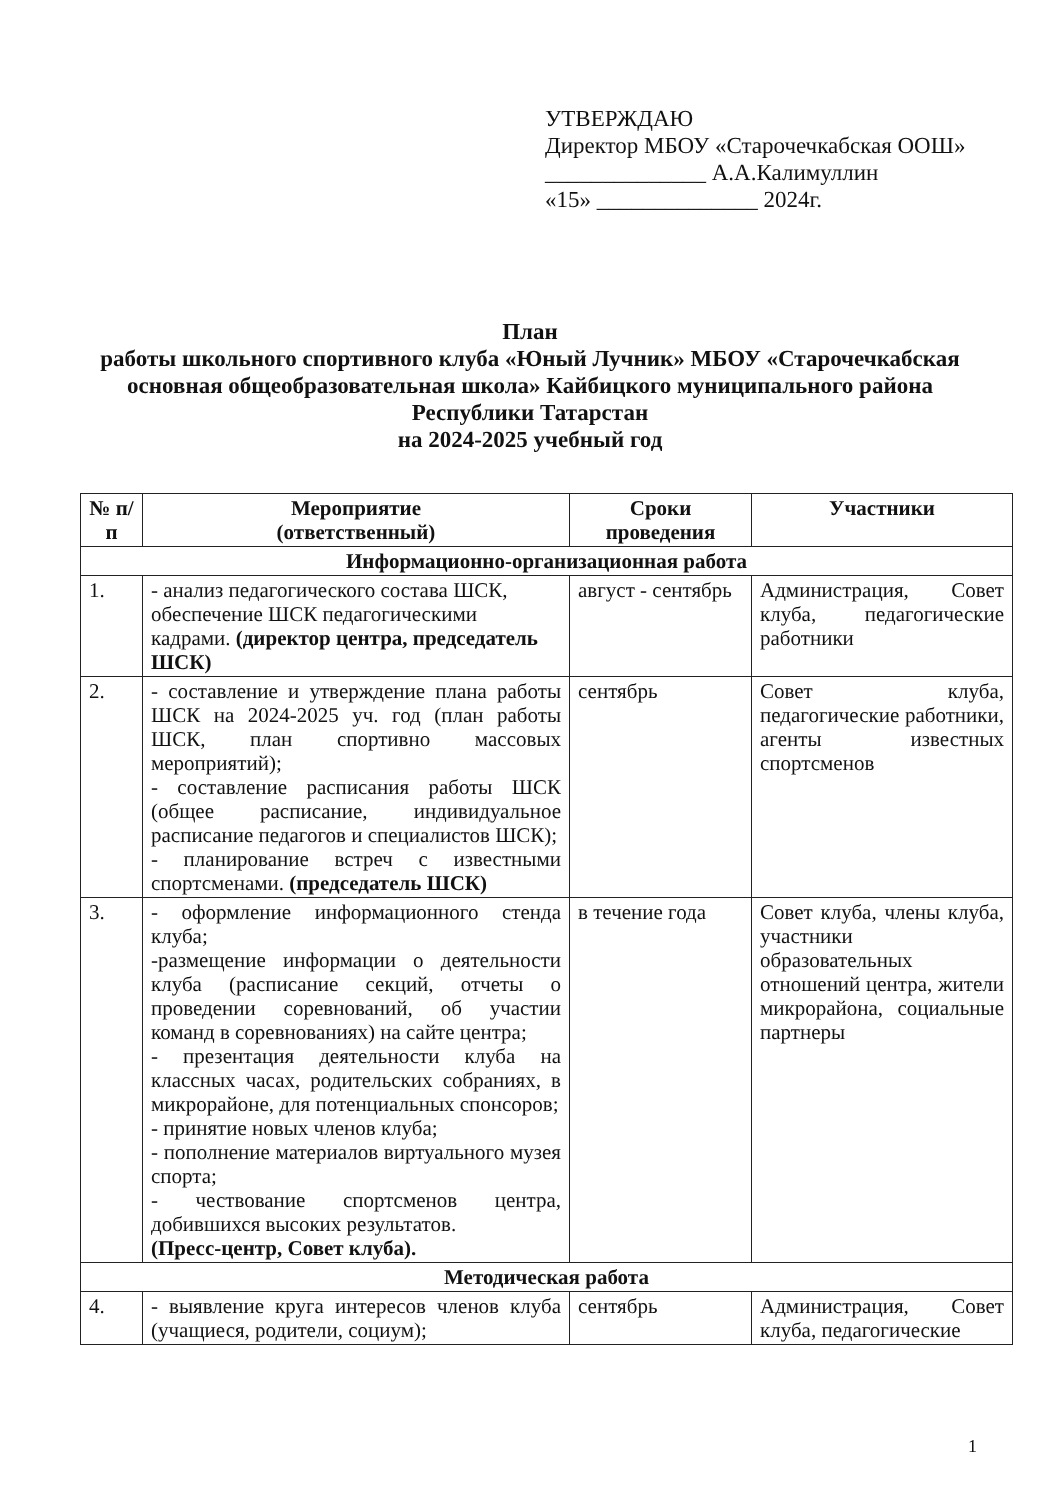УТВЕРЖДАЮ
Директор МБОУ «Старочечкабская ООШ»
______________ А.А.Калимуллин
«15» ______________ 2024г.
План
работы школьного спортивного клуба «Юный Лучник» МБОУ «Старочечкабская основная общеобразовательная школа» Кайбицкого муниципального района Республики Татарстан
на 2024-2025 учебный год
| № п/п | Мероприятие (ответственный) | Сроки проведения | Участники |
| --- | --- | --- | --- |
| Информационно-организационная работа | | | |
| 1. | - анализ педагогического состава ШСК, обеспечение ШСК педагогическими кадрами. (директор центра, председатель ШСК) | август - сентябрь | Администрация, Совет клуба, педагогические работники |
| 2. | - составление и утверждение плана работы ШСК на 2024-2025 уч. год (план работы ШСК, план спортивно массовых мероприятий); - составление расписания работы ШСК (общее расписание, индивидуальное расписание педагогов и специалистов ШСК); - планирование встреч с известными спортсменами. (председатель ШСК) | сентябрь | Совет клуба, педагогические работники, агенты известных спортсменов |
| 3. | - оформление информационного стенда клуба; -размещение информации о деятельности клуба (расписание секций, отчеты о проведении соревнований, об участии команд в соревнованиях) на сайте центра; - презентация деятельности клуба на классных часах, родительских собраниях, в микрорайоне, для потенциальных спонсоров; - принятие новых членов клуба; - пополнение материалов виртуального музея спорта; - чествование спортсменов центра, добившихся высоких результатов. (Пресс-центр, Совет клуба). | в течение года | Совет клуба, члены клуба, участники образовательных отношений центра, жители микрорайона, социальные партнеры |
| Методическая работа | | | |
| 4. | - выявление круга интересов членов клуба (учащиеся, родители, социум); | сентябрь | Администрация, Совет клуба, педагогические |
1